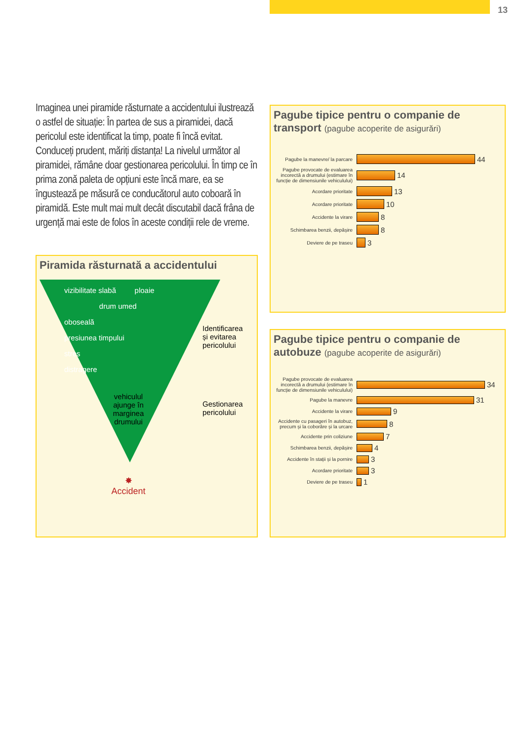13
Imaginea unei piramide răsturnate a accidentului ilustrează o astfel de situație: În partea de sus a piramidei, dacă pericolul este identificat la timp, poate fi încă evitat. Conduceți prudent, măriți distanța! La nivelul următor al piramidei, rămâne doar gestionarea pericolului. În timp ce în prima zonă paleta de opțiuni este încă mare, ea se îngustează pe măsură ce conducătorul auto coboară în piramidă. Este mult mai mult decât discutabil dacă frâna de urgență mai este de folos în aceste condiții rele de vreme.
Piramida răsturnată a accidentului
vizibilitate slabă ploaie
drum umed
oboseală
presiunea timpului
stres
distragere
vehiculul
ajunge în
marginea
drumului
✸
Accident
Identificarea
și evitarea
pericolului
Gestionarea
pericolului
Pagube tipice pentru o companie de transport (pagube acoperite de asigurări)
Pagube la manevre/ la parcare
44
Pagube provocate de evaluarea incorectă a drumului (estimare în funcție de dimensiunile vehiculului)
14
Acordare prioritate
13
Acordare prioritate
10
Accidente la virare
8
Schimbarea benzii, depășire
8
Deviere de pe traseu
3
Pagube tipice pentru o companie de autobuze (pagube acoperite de asigurări)
Pagube provocate de evaluarea incorectă a drumului (estimare în funcție de dimensiunile vehiculului)
34
Pagube la manevre
31
Accidente la virare
9
Accidente cu pasageri în autobuz, precum și la coborâre și la urcare
8
Accidente prin coliziune
7
Schimbarea benzii, depășire
4
Accidente în stații și la pornire
3
Acordare prioritate
3
Deviere de pe traseu
1